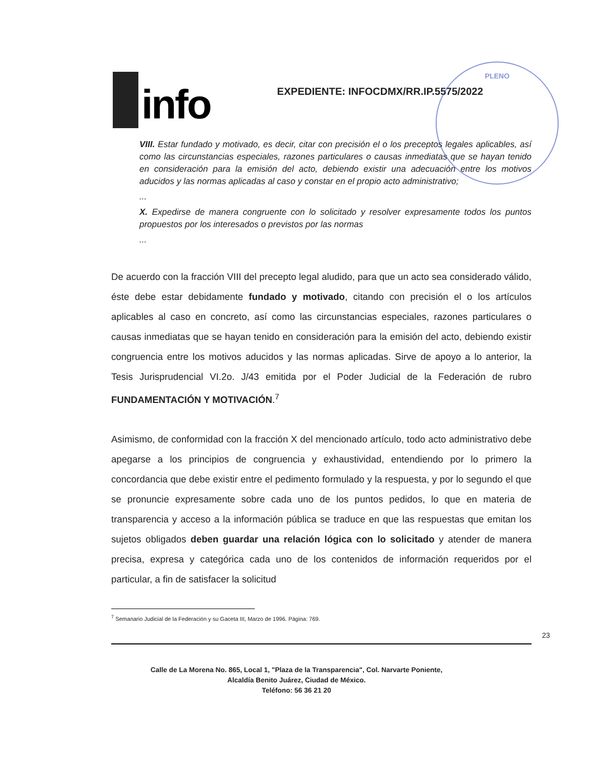PLENO
info
EXPEDIENTE: INFOCDMX/RR.IP.5575/2022
VIII. Estar fundado y motivado, es decir, citar con precisión el o los preceptos legales aplicables, así como las circunstancias especiales, razones particulares o causas inmediatas que se hayan tenido en consideración para la emisión del acto, debiendo existir una adecuación entre los motivos aducidos y las normas aplicadas al caso y constar en el propio acto administrativo;
...
X. Expedirse de manera congruente con lo solicitado y resolver expresamente todos los puntos propuestos por los interesados o previstos por las normas
...
De acuerdo con la fracción VIII del precepto legal aludido, para que un acto sea considerado válido, éste debe estar debidamente fundado y motivado, citando con precisión el o los artículos aplicables al caso en concreto, así como las circunstancias especiales, razones particulares o causas inmediatas que se hayan tenido en consideración para la emisión del acto, debiendo existir congruencia entre los motivos aducidos y las normas aplicadas. Sirve de apoyo a lo anterior, la Tesis Jurisprudencial VI.2o. J/43 emitida por el Poder Judicial de la Federación de rubro FUNDAMENTACIÓN Y MOTIVACIÓN.<sup>7</sup>
Asimismo, de conformidad con la fracción X del mencionado artículo, todo acto administrativo debe apegarse a los principios de congruencia y exhaustividad, entendiendo por lo primero la concordancia que debe existir entre el pedimento formulado y la respuesta, y por lo segundo el que se pronuncie expresamente sobre cada uno de los puntos pedidos, lo que en materia de transparencia y acceso a la información pública se traduce en que las respuestas que emitan los sujetos obligados deben guardar una relación lógica con lo solicitado y atender de manera precisa, expresa y categórica cada uno de los contenidos de información requeridos por el particular, a fin de satisfacer la solicitud
<sup>7</sup> Semanario Judicial de la Federación y su Gaceta III, Marzo de 1996. Página: 769.
23
Calle de La Morena No. 865, Local 1, "Plaza de la Transparencia", Col. Narvarte Poniente,
Alcaldía Benito Juárez, Ciudad de México.
Teléfono: 56 36 21 20